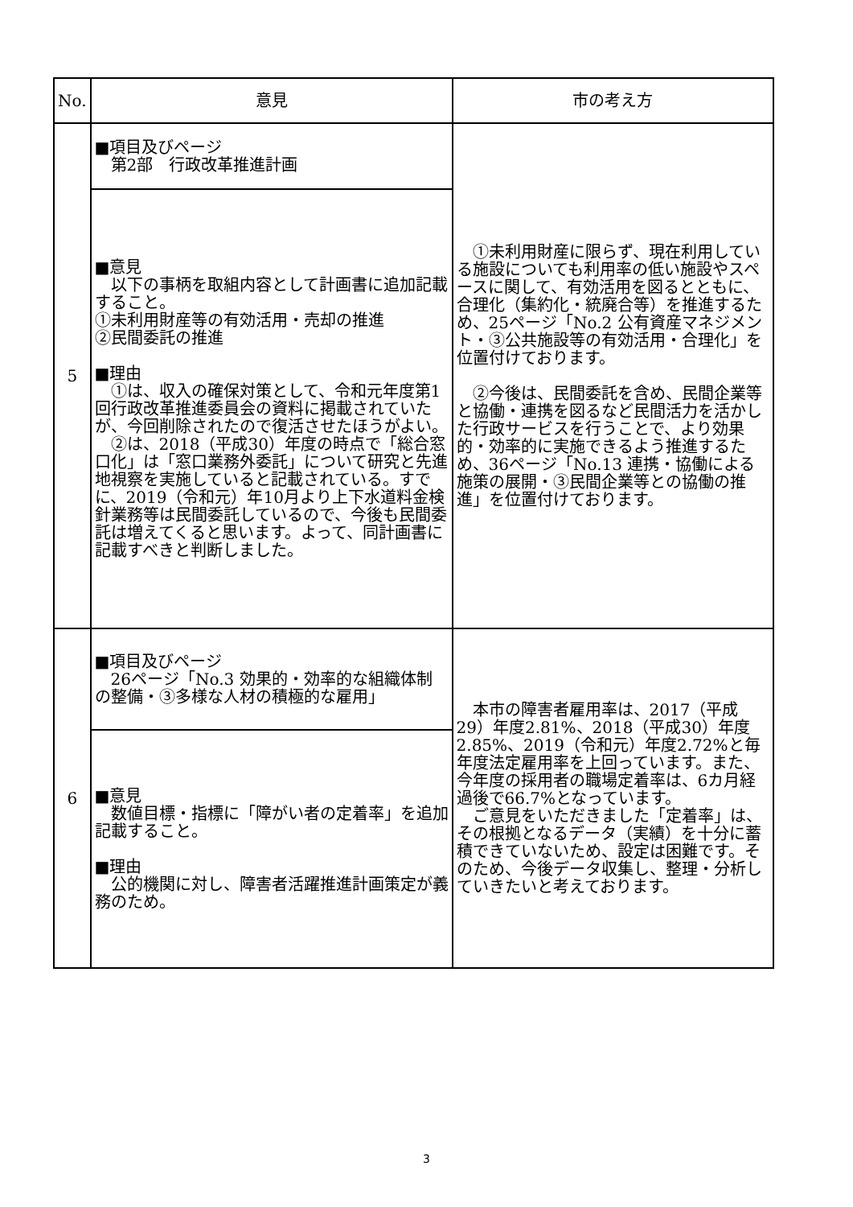| No. | 意見 | 市の考え方 |
| --- | --- | --- |
| 5 | ■項目及びページ 第2部 行政改革推進計画 | ①未利用財産に限らず、現在利用している施設についても利用率の低い施設やスペースに関して、有効活用を図るとともに、合理化（集約化・統廃合等）を推進するため、25ページ「No.2 公有資産マネジメント・③公共施設等の有効活用・合理化」を位置付けております。 ②今後は、民間委託を含め、民間企業等と協働・連携を図るなど民間活力を活かした行政サービスを行うことで、より効果的・効率的に実施できるよう推進するため、36ページ「No.13 連携・協働による施策の展開・③民間企業等との協働の推進」を位置付けております。 |
| | ■意見 以下の事柄を取組内容として計画書に追加記載すること。 ①未利用財産等の有効活用・売却の推進 ②民間委託の推進 ■理由 ①は、収入の確保対策として、令和元年度第1回行政改革推進委員会の資料に掲載されていたが、今回削除されたので復活させたほうがよい。 ②は、2018（平成30）年度の時点で「総合窓口化」は「窓口業務外委託」について研究と先進地視察を実施していると記載されている。すでに、2019（令和元）年10月より上下水道料金検針業務等は民間委託しているので、今後も民間委託は増えてくると思います。よって、同計画書に記載すべきと判断しました。 | |
| 6 | ■項目及びページ 26ページ「No.3 効果的・効率的な組織体制の整備・③多様な人材の積極的な雇用」 | 本市の障害者雇用率は、2017（平成29）年度2.81%、2018（平成30）年度2.85%、2019（令和元）年度2.72%と毎年度法定雇用率を上回っています。また、今年度の採用者の職場定着率は、6カ月経過後で66.7%となっています。 ご意見をいただきました「定着率」は、その根拠となるデータ（実績）を十分に蓄積できていないため、設定は困難です。そのため、今後データ収集し、整理・分析していきたいと考えております。 |
| | ■意見 数値目標・指標に「障がい者の定着率」を追加記載すること。 ■理由 公的機関に対し、障害者活躍推進計画策定が義務のため。 | |
3